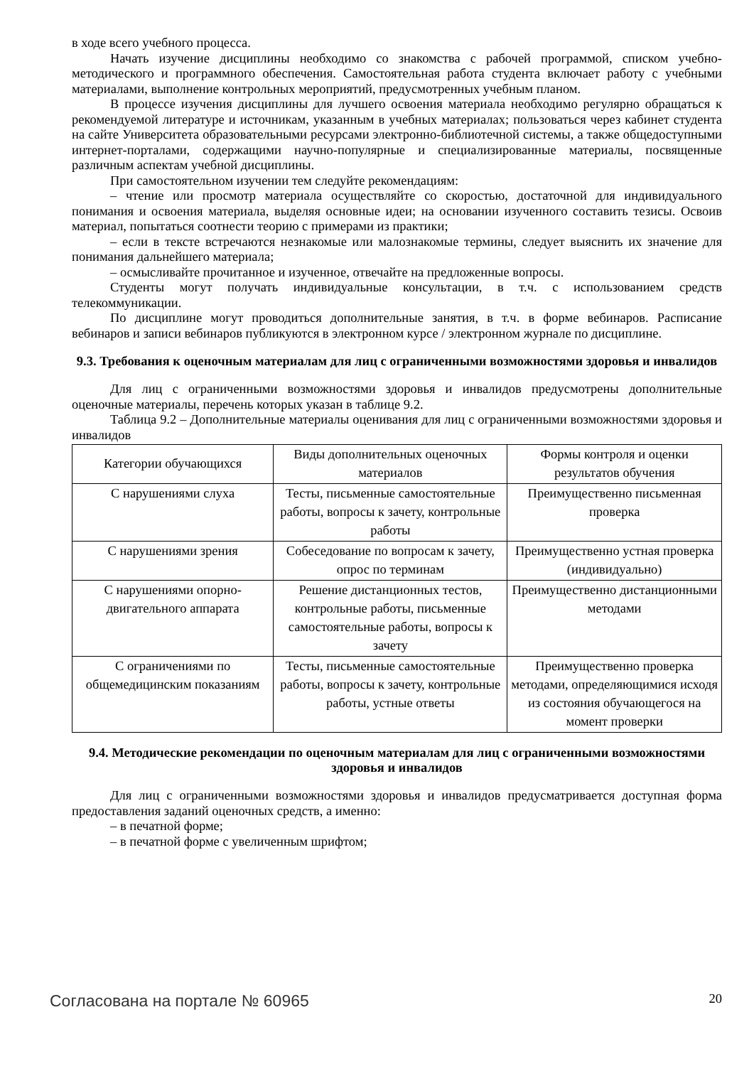в ходе всего учебного процесса.
Начать изучение дисциплины необходимо со знакомства с рабочей программой, списком учебно-методического и программного обеспечения. Самостоятельная работа студента включает работу с учебными материалами, выполнение контрольных мероприятий, предусмотренных учебным планом.
В процессе изучения дисциплины для лучшего освоения материала необходимо регулярно обращаться к рекомендуемой литературе и источникам, указанным в учебных материалах; пользоваться через кабинет студента на сайте Университета образовательными ресурсами электронно-библиотечной системы, а также общедоступными интернет-порталами, содержащими научно-популярные и специализированные материалы, посвященные различным аспектам учебной дисциплины.
При самостоятельном изучении тем следуйте рекомендациям:
– чтение или просмотр материала осуществляйте со скоростью, достаточной для индивидуального понимания и освоения материала, выделяя основные идеи; на основании изученного составить тезисы. Освоив материал, попытаться соотнести теорию с примерами из практики;
– если в тексте встречаются незнакомые или малознакомые термины, следует выяснить их значение для понимания дальнейшего материала;
– осмысливайте прочитанное и изученное, отвечайте на предложенные вопросы.
Студенты могут получать индивидуальные консультации, в т.ч. с использованием средств телекоммуникации.
По дисциплине могут проводиться дополнительные занятия, в т.ч. в форме вебинаров. Расписание вебинаров и записи вебинаров публикуются в электронном курсе / электронном журнале по дисциплине.
9.3. Требования к оценочным материалам для лиц с ограниченными возможностями здоровья и инвалидов
Для лиц с ограниченными возможностями здоровья и инвалидов предусмотрены дополнительные оценочные материалы, перечень которых указан в таблице 9.2.
Таблица 9.2 – Дополнительные материалы оценивания для лиц с ограниченными возможностями здоровья и инвалидов
| Категории обучающихся | Виды дополнительных оценочных материалов | Формы контроля и оценки результатов обучения |
| С нарушениями слуха | Тесты, письменные самостоятельные работы, вопросы к зачету, контрольные работы | Преимущественно письменная проверка |
| С нарушениями зрения | Собеседование по вопросам к зачету, опрос по терминам | Преимущественно устная проверка (индивидуально) |
| С нарушениями опорно-двигательного аппарата | Решение дистанционных тестов, контрольные работы, письменные самостоятельные работы, вопросы к зачету | Преимущественно дистанционными методами |
| С ограничениями по общемедицинским показаниям | Тесты, письменные самостоятельные работы, вопросы к зачету, контрольные работы, устные ответы | Преимущественно проверка методами, определяющимися исходя из состояния обучающегося на момент проверки |
9.4. Методические рекомендации по оценочным материалам для лиц с ограниченными возможностями здоровья и инвалидов
Для лиц с ограниченными возможностями здоровья и инвалидов предусматривается доступная форма предоставления заданий оценочных средств, а именно:
– в печатной форме;
– в печатной форме с увеличенным шрифтом;
Согласована на портале № 60965 20